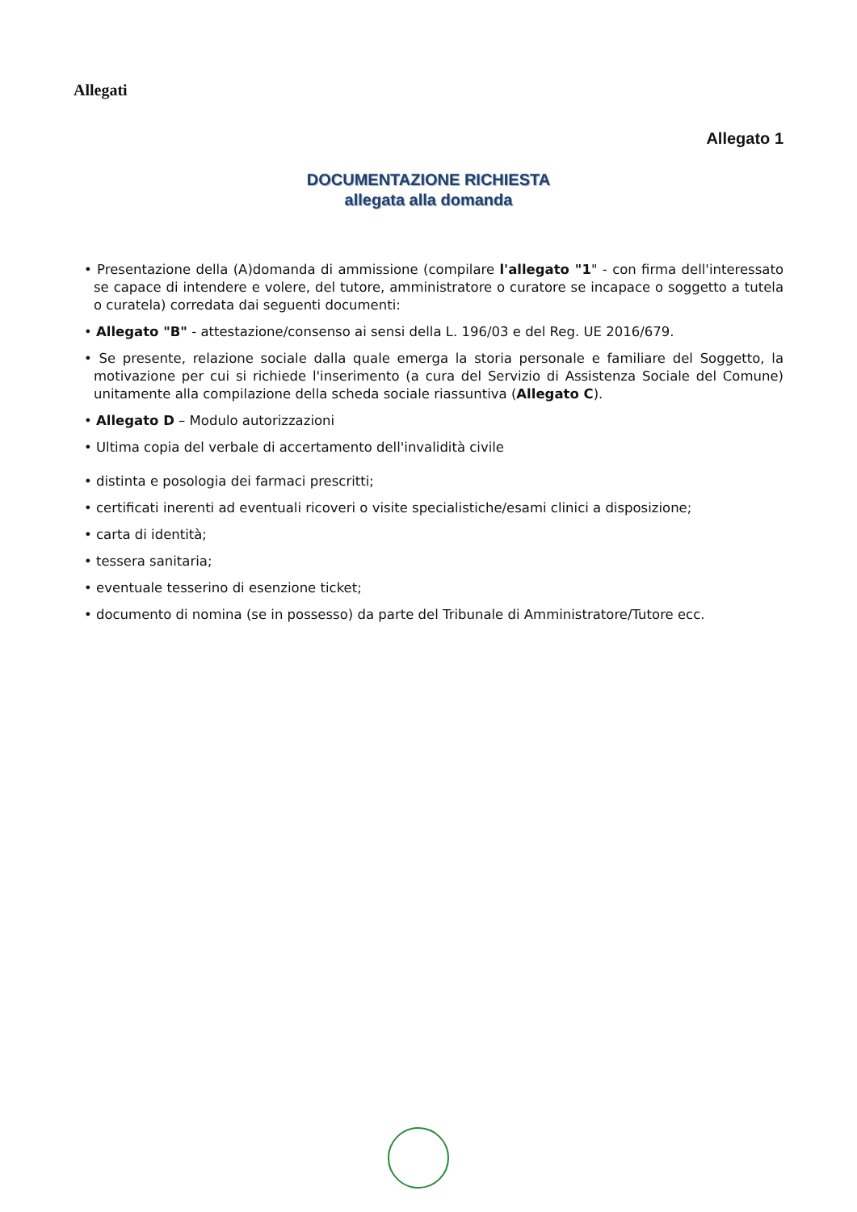Allegati
Allegato 1
DOCUMENTAZIONE RICHIESTA
allegata alla domanda
• Presentazione della (A)domanda di ammissione (compilare l'allegato "1" - con firma dell'interessato se capace di intendere e volere, del tutore, amministratore o curatore se incapace o soggetto a tutela o curatela) corredata dai seguenti documenti:
• Allegato "B" - attestazione/consenso ai sensi della L. 196/03 e del Reg. UE 2016/679.
• Se presente, relazione sociale dalla quale emerga la storia personale e familiare del Soggetto, la motivazione per cui si richiede l'inserimento (a cura del Servizio di Assistenza Sociale del Comune) unitamente alla compilazione della scheda sociale riassuntiva (Allegato C).
• Allegato D – Modulo autorizzazioni
• Ultima copia del verbale di accertamento dell'invalidità civile
• distinta e posologia dei farmaci prescritti;
• certificati inerenti ad eventuali ricoveri o visite specialistiche/esami clinici a disposizione;
• carta di identità;
• tessera sanitaria;
• eventuale tesserino di esenzione ticket;
• documento di nomina (se in possesso) da parte del Tribunale di Amministratore/Tutore ecc.